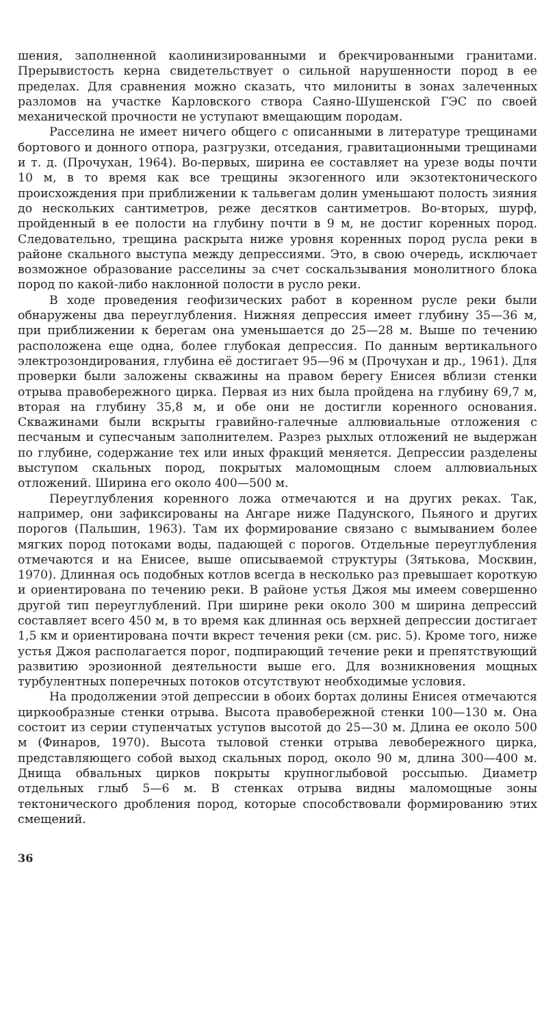шения, заполненной каолинизированными и брекчированными гранитами. Прерывистость керна свидетельствует о сильной нарушенности пород в ее пределах. Для сравнения можно сказать, что милониты в зонах залеченных разломов на участке Карловского створа Саяно-Шушенской ГЭС по своей механической прочности не уступают вмещающим породам.
Расселина не имеет ничего общего с описанными в литературе трещинами бортового и донного отпора, разгрузки, отседания, гравитационными трещинами и т. д. (Прочухан, 1964). Во-первых, ширина ее составляет на урезе воды почти 10 м, в то время как все трещины экзогенного или экзотектонического происхождения при приближении к тальвегам долин уменьшают полость зияния до нескольких сантиметров, реже десятков сантиметров. Во-вторых, шурф, пройденный в ее полости на глубину почти в 9 м, не достиг коренных пород. Следовательно, трещина раскрыта ниже уровня коренных пород русла реки в районе скального выступа между депрессиями. Это, в свою очередь, исключает возможное образование расселины за счет соскальзывания монолитного блока пород по какой-либо наклонной полости в русло реки.
В ходе проведения геофизических работ в коренном русле реки были обнаружены два переуглубления. Нижняя депрессия имеет глубину 35—36 м, при приближении к берегам она уменьшается до 25—28 м. Выше по течению расположена еще одна, более глубокая депрессия. По данным вертикального электрозондирования, глубина её достигает 95—96 м (Прочухан и др., 1961). Для проверки были заложены скважины на правом берегу Енисея вблизи стенки отрыва правобережного цирка. Первая из них была пройдена на глубину 69,7 м, вторая на глубину 35,8 м, и обе они не достигли коренного основания. Скважинами были вскрыты гравийно-галечные аллювиальные отложения с песчаным и супесчаным заполнителем. Разрез рыхлых отложений не выдержан по глубине, содержание тех или иных фракций меняется. Депрессии разделены выступом скальных пород, покрытых маломощным слоем аллювиальных отложений. Ширина его около 400—500 м.
Переуглубления коренного ложа отмечаются и на других реках. Так, например, они зафиксированы на Ангаре ниже Падунского, Пьяного и других порогов (Пальшин, 1963). Там их формирование связано с вымыванием более мягких пород потоками воды, падающей с порогов. Отдельные переуглубления отмечаются и на Енисее, выше описываемой структуры (Зятькова, Москвин, 1970). Длинная ось подобных котлов всегда в несколько раз превышает короткую и ориентирована по течению реки. В районе устья Джоя мы имеем совершенно другой тип переуглублений. При ширине реки около 300 м ширина депрессий составляет всего 450 м, в то время как длинная ось верхней депрессии достигает 1,5 км и ориентирована почти вкрест течения реки (см. рис. 5). Кроме того, ниже устья Джоя располагается порог, подпирающий течение реки и препятствующий развитию эрозионной деятельности выше его. Для возникновения мощных турбулентных поперечных потоков отсутствуют необходимые условия.
На продолжении этой депрессии в обоих бортах долины Енисея отмечаются циркообразные стенки отрыва. Высота правобережной стенки 100—130 м. Она состоит из серии ступенчатых уступов высотой до 25—30 м. Длина ее около 500 м (Финаров, 1970). Высота тыловой стенки отрыва левобережного цирка, представляющего собой выход скальных пород, около 90 м, длина 300—400 м. Днища обвальных цирков покрыты крупноглыбовой россыпью. Диаметр отдельных глыб 5—6 м. В стенках отрыва видны маломощные зоны тектонического дробления пород, которые способствовали формированию этих смещений.
36